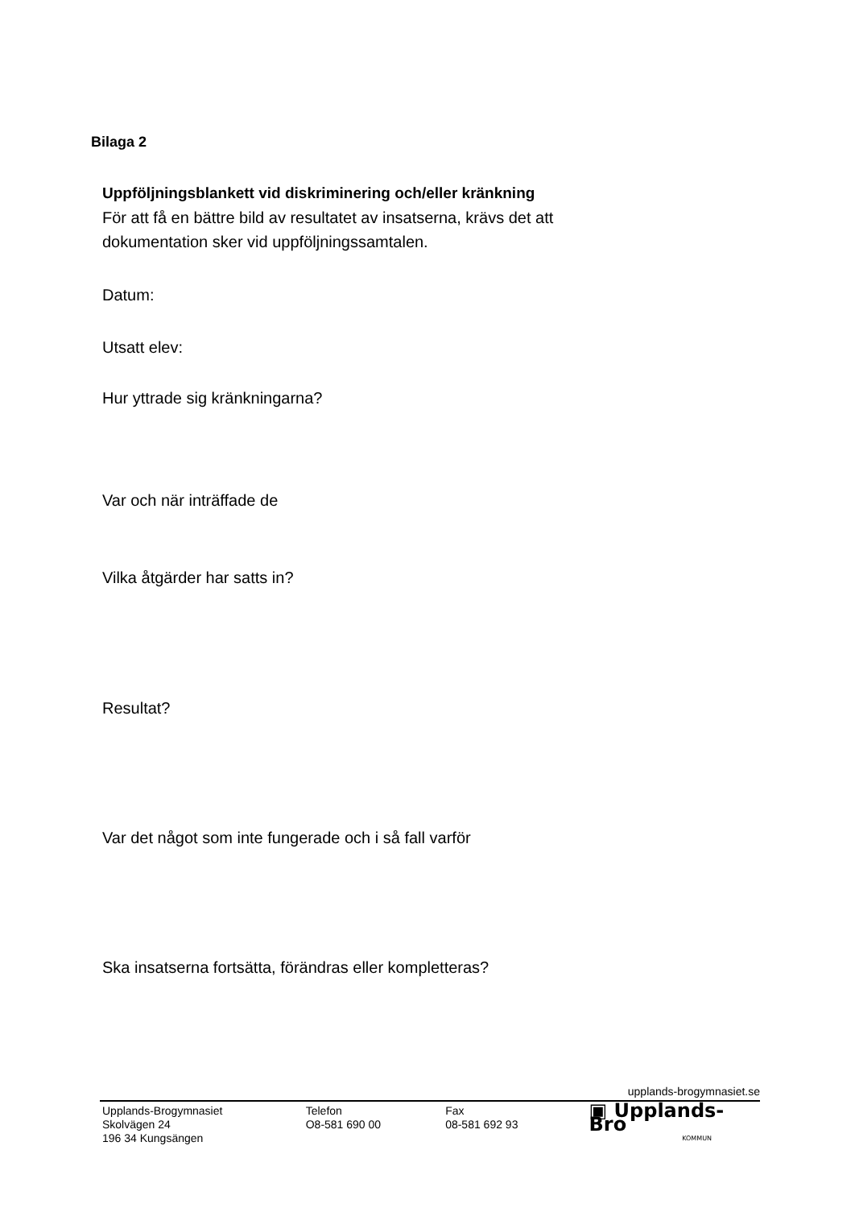Bilaga 2
Uppföljningsblankett vid diskriminering och/eller kränkning
För att få en bättre bild av resultatet av insatserna, krävs det att dokumentation sker vid uppföljningssamtalen.
Datum:
Utsatt elev:
Hur yttrade sig kränkningarna?
Var och när inträffade de
Vilka åtgärder har satts in?
Resultat?
Var det något som inte fungerade och i så fall varför
Ska insatserna fortsätta, förändras eller kompletteras?
upplands-brogymnasiet.se
Upplands-Brogymnasiet
Skolvägen 24
196 34 Kungsängen
Telefon
O8-581 690 00
Fax
08-581 692 93
▣ Upplands-Bro
KOMMUN